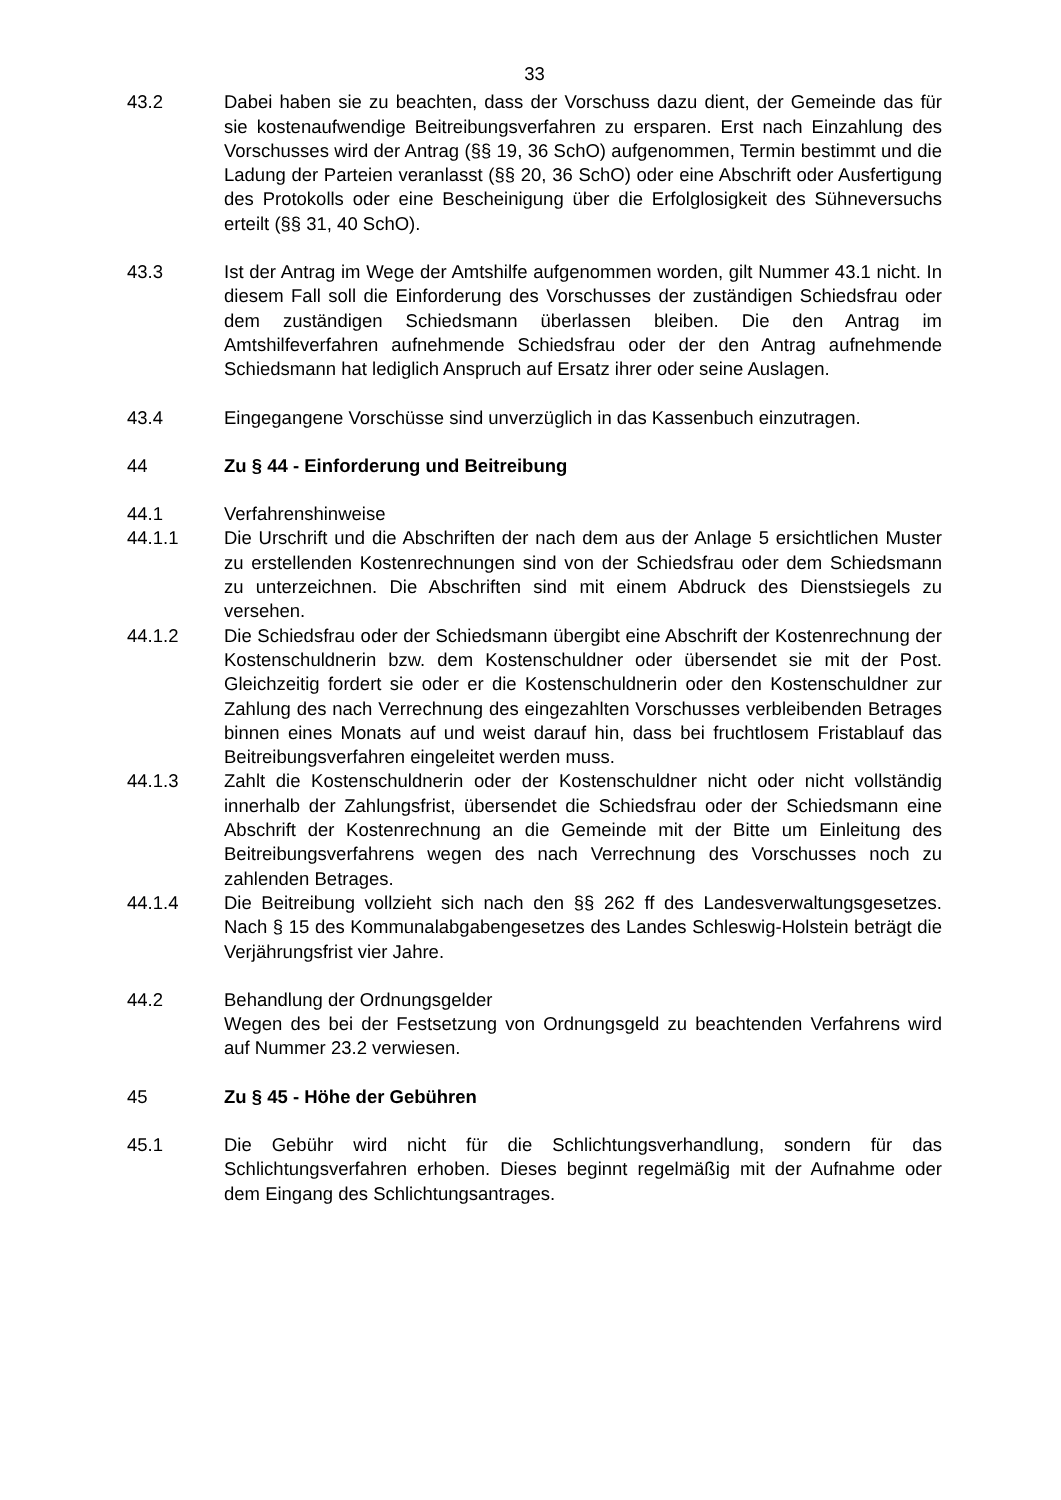33
43.2 Dabei haben sie zu beachten, dass der Vorschuss dazu dient, der Gemeinde das für sie kostenaufwendige Beitreibungsverfahren zu ersparen. Erst nach Einzahlung des Vorschusses wird der Antrag (§§ 19, 36 SchO) aufgenommen, Termin bestimmt und die Ladung der Parteien veranlasst (§§ 20, 36 SchO) oder eine Abschrift oder Ausfertigung des Protokolls oder eine Bescheinigung über die Erfolglosigkeit des Sühneversuchs erteilt (§§ 31, 40 SchO).
43.3 Ist der Antrag im Wege der Amtshilfe aufgenommen worden, gilt Nummer 43.1 nicht. In diesem Fall soll die Einforderung des Vorschusses der zuständigen Schiedsfrau oder dem zuständigen Schiedsmann überlassen bleiben. Die den Antrag im Amtshilfeverfahren aufnehmende Schiedsfrau oder der den Antrag aufnehmende Schiedsmann hat lediglich Anspruch auf Ersatz ihrer oder seine Auslagen.
43.4 Eingegangene Vorschüsse sind unverzüglich in das Kassenbuch einzutragen.
44 Zu § 44 - Einforderung und Beitreibung
44.1 Verfahrenshinweise
44.1.1 Die Urschrift und die Abschriften der nach dem aus der Anlage 5 ersichtlichen Muster zu erstellenden Kostenrechnungen sind von der Schiedsfrau oder dem Schiedsmann zu unterzeichnen. Die Abschriften sind mit einem Abdruck des Dienstsiegels zu versehen.
44.1.2 Die Schiedsfrau oder der Schiedsmann übergibt eine Abschrift der Kostenrechnung der Kostenschuldnerin bzw. dem Kostenschuldner oder übersendet sie mit der Post. Gleichzeitig fordert sie oder er die Kostenschuldnerin oder den Kostenschuldner zur Zahlung des nach Verrechnung des eingezahlten Vorschusses verbleibenden Betrages binnen eines Monats auf und weist darauf hin, dass bei fruchtlosem Fristablauf das Beitreibungsverfahren eingeleitet werden muss.
44.1.3 Zahlt die Kostenschuldnerin oder der Kostenschuldner nicht oder nicht vollständig innerhalb der Zahlungsfrist, übersendet die Schiedsfrau oder der Schiedsmann eine Abschrift der Kostenrechnung an die Gemeinde mit der Bitte um Einleitung des Beitreibungsverfahrens wegen des nach Verrechnung des Vorschusses noch zu zahlenden Betrages.
44.1.4 Die Beitreibung vollzieht sich nach den §§ 262 ff des Landesverwaltungsgesetzes. Nach § 15 des Kommunalabgabengesetzes des Landes Schleswig-Holstein beträgt die Verjährungsfrist vier Jahre.
44.2 Behandlung der Ordnungsgelder
Wegen des bei der Festsetzung von Ordnungsgeld zu beachtenden Verfahrens wird auf Nummer 23.2 verwiesen.
45 Zu § 45 - Höhe der Gebühren
45.1 Die Gebühr wird nicht für die Schlichtungsverhandlung, sondern für das Schlichtungsverfahren erhoben. Dieses beginnt regelmäßig mit der Aufnahme oder dem Eingang des Schlichtungsantrages.